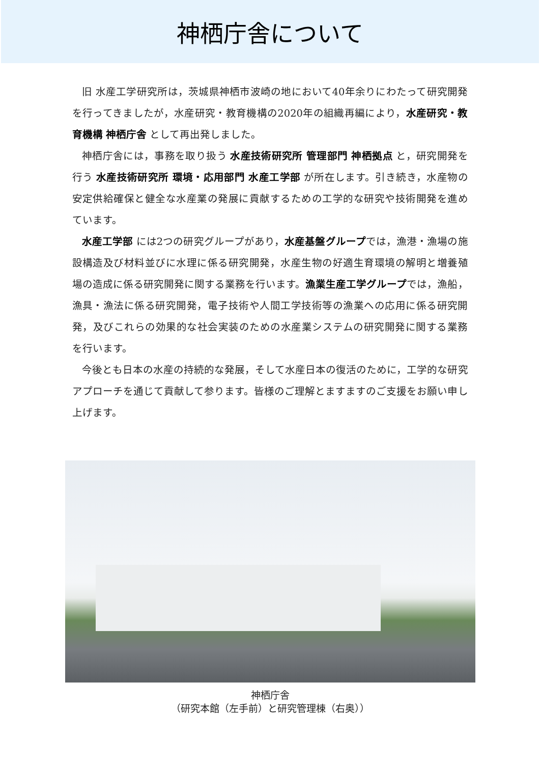神栖庁舎について
旧 水産工学研究所は，茨城県神栖市波崎の地において40年余りにわたって研究開発を行ってきましたが，水産研究・教育機構の2020年の組織再編により，水産研究・教育機構 神栖庁舎 として再出発しました。
神栖庁舎には，事務を取り扱う 水産技術研究所 管理部門 神栖拠点 と，研究開発を行う 水産技術研究所 環境・応用部門 水産工学部 が所在します。引き続き，水産物の安定供給確保と健全な水産業の発展に貢献するための工学的な研究や技術開発を進めています。
水産工学部 には2つの研究グループがあり，水産基盤グループでは，漁港・漁場の施設構造及び材料並びに水理に係る研究開発，水産生物の好適生育環境の解明と増養殖場の造成に係る研究開発に関する業務を行います。漁業生産工学グループでは，漁船，漁具・漁法に係る研究開発，電子技術や人間工学技術等の漁業への応用に係る研究開発，及びこれらの効果的な社会実装のための水産業システムの研究開発に関する業務を行います。
今後とも日本の水産の持続的な発展，そして水産日本の復活のために，工学的な研究アプローチを通じて貢献して参ります。皆様のご理解とますますのご支援をお願い申し上げます。
神栖庁舎
（研究本館（左手前）と研究管理棟（右奥））